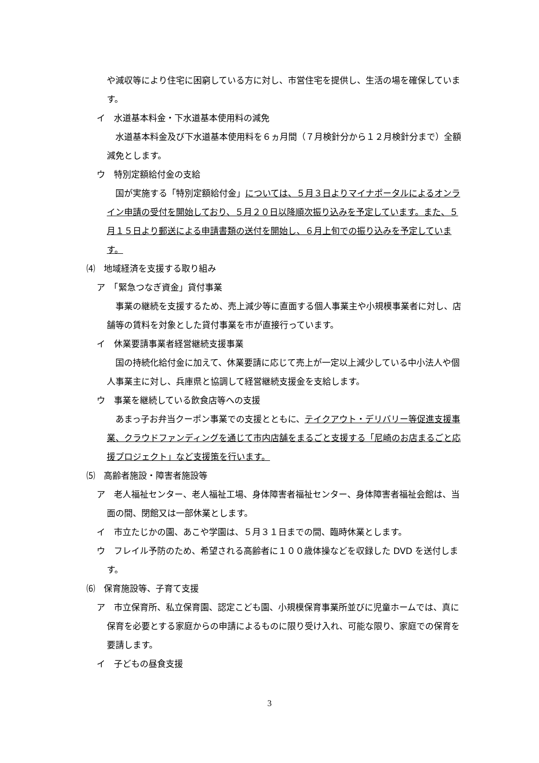や減収等により住宅に困窮している方に対し、市営住宅を提供し、生活の場を確保しています。
イ　水道基本料金・下水道基本使用料の減免
　水道基本料金及び下水道基本使用料を６ヵ月間（７月検針分から１２月検針分まで）全額減免とします。
ウ　特別定額給付金の支給
　国が実施する「特別定額給付金」については、５月３日よりマイナポータルによるオンライン申請の受付を開始しており、５月２０日以降順次振り込みを予定しています。また、５月１５日より郵送による申請書類の送付を開始し、６月上旬での振り込みを予定しています。
⑷　地域経済を支援する取り組み
ア　「緊急つなぎ資金」貸付事業
　事業の継続を支援するため、売上減少等に直面する個人事業主や小規模事業者に対し、店舗等の賃料を対象とした貸付事業を市が直接行っています。
イ　休業要請事業者経営継続支援事業
　国の持続化給付金に加えて、休業要請に応じて売上が一定以上減少している中小法人や個人事業主に対し、兵庫県と協調して経営継続支援金を支給します。
ウ　事業を継続している飲食店等への支援
　あまっ子お弁当クーポン事業での支援とともに、テイクアウト・デリバリー等促進支援事業、クラウドファンディングを通じて市内店舗をまるごと支援する「尼崎のお店まるごと応援プロジェクト」など支援策を行います。
⑸　高齢者施設・障害者施設等
ア　老人福祉センター、老人福祉工場、身体障害者福祉センター、身体障害者福祉会館は、当面の間、閉館又は一部休業とします。
イ　市立たじかの園、あこや学園は、５月３１日までの間、臨時休業とします。
ウ　フレイル予防のため、希望される高齢者に１００歳体操などを収録した DVD を送付します。
⑹　保育施設等、子育て支援
ア　市立保育所、私立保育園、認定こども園、小規模保育事業所並びに児童ホームでは、真に保育を必要とする家庭からの申請によるものに限り受け入れ、可能な限り、家庭での保育を要請します。
イ　子どもの昼食支援
3